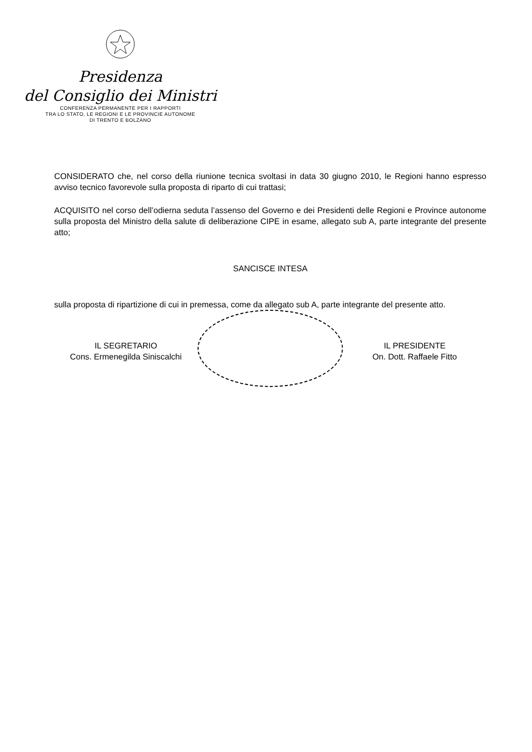Presidenza
del Consiglio dei Ministri
CONFERENZA PERMANENTE PER I RAPPORTI
TRA LO STATO, LE REGIONI E LE PROVINCIE AUTONOME
DI TRENTO E BOLZANO
CONSIDERATO che, nel corso della riunione tecnica svoltasi in data 30 giugno 2010, le Regioni hanno espresso avviso tecnico favorevole sulla proposta di riparto di cui trattasi;
ACQUISITO nel corso dell’odierna seduta l’assenso del Governo e dei Presidenti delle Regioni e Province autonome sulla proposta del Ministro della salute di deliberazione CIPE in esame, allegato sub A, parte integrante del presente atto;
SANCISCE INTESA
sulla proposta di ripartizione di cui in premessa, come da allegato sub A, parte integrante del presente atto.
IL SEGRETARIO
Cons. Ermenegilda Siniscalchi
IL PRESIDENTE
On. Dott. Raffaele Fitto